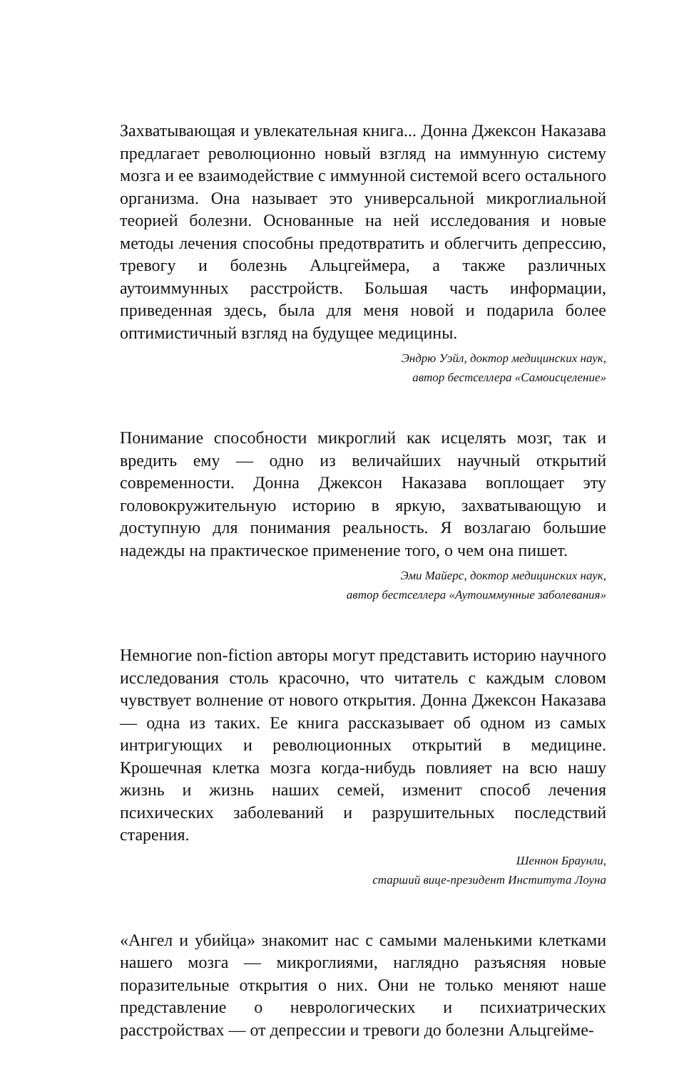Захватывающая и увлекательная книга... Донна Джексон Наказава предлагает революционно новый взгляд на иммунную систему мозга и ее взаимодействие с иммунной системой всего остального организма. Она называет это универсальной микроглиальной теорией болезни. Основанные на ней исследования и новые методы лечения способны предотвратить и облегчить депрессию, тревогу и болезнь Альцгеймера, а также различных аутоиммунных расстройств. Большая часть информации, приведенная здесь, была для меня новой и подарила более оптимистичный взгляд на будущее медицины.
Эндрю Уэйл, доктор медицинских наук,
автор бестселлера «Самоисцеление»
Понимание способности микроглий как исцелять мозг, так и вредить ему — одно из величайших научный открытий современности. Донна Джексон Наказава воплощает эту головокружительную историю в яркую, захватывающую и доступную для понимания реальность. Я возлагаю большие надежды на практическое применение того, о чем она пишет.
Эми Майерс, доктор медицинских наук,
автор бестселлера «Аутоиммунные заболевания»
Немногие non-fiction авторы могут представить историю научного исследования столь красочно, что читатель с каждым словом чувствует волнение от нового открытия. Донна Джексон Наказава — одна из таких. Ее книга рассказывает об одном из самых интригующих и революционных открытий в медицине. Крошечная клетка мозга когда-нибудь повлияет на всю нашу жизнь и жизнь наших семей, изменит способ лечения психических заболеваний и разрушительных последствий старения.
Шеннон Браунли,
старший вице-президент Института Лоуна
«Ангел и убийца» знакомит нас с самыми маленькими клетками нашего мозга — микроглиями, наглядно разъясняя новые поразительные открытия о них. Они не только меняют наше представление о неврологических и психиатрических расстройствах — от депрессии и тревоги до болезни Альцгейме-